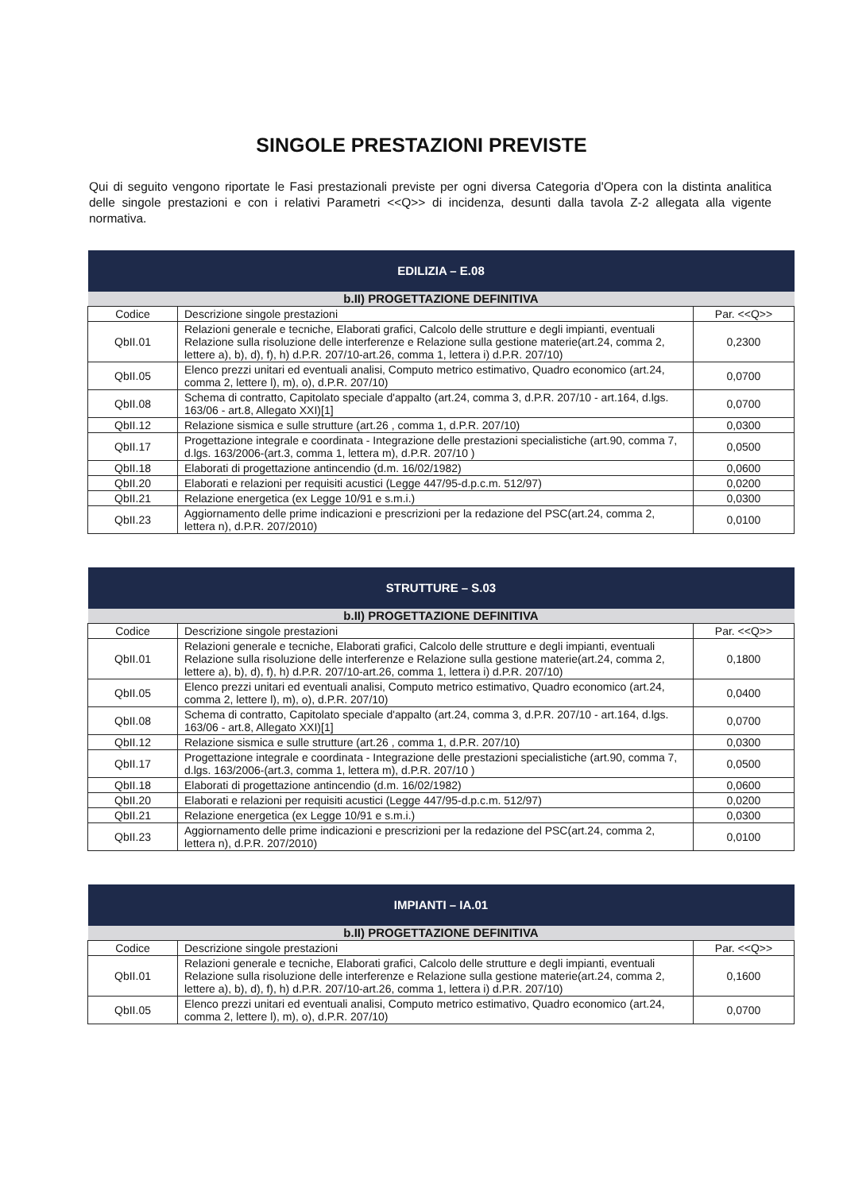SINGOLE PRESTAZIONI PREVISTE
Qui di seguito vengono riportate le Fasi prestazionali previste per ogni diversa Categoria d'Opera con la distinta analitica delle singole prestazioni e con i relativi Parametri <<Q>> di incidenza, desunti dalla tavola Z-2 allegata alla vigente normativa.
| EDILIZIA – E.08 | | |
| --- | --- | --- |
| b.II) PROGETTAZIONE DEFINITIVA | | |
| Codice | Descrizione singole prestazioni | Par. <<Q>> |
| QbII.01 | Relazioni generale e tecniche, Elaborati grafici, Calcolo delle strutture e degli impianti, eventuali Relazione sulla risoluzione delle interferenze e Relazione sulla gestione materie(art.24, comma 2, lettere a), b), d), f), h) d.P.R. 207/10-art.26, comma 1, lettera i) d.P.R. 207/10) | 0,2300 |
| QbII.05 | Elenco prezzi unitari ed eventuali analisi, Computo metrico estimativo, Quadro economico (art.24, comma 2, lettere l), m), o), d.P.R. 207/10) | 0,0700 |
| QbII.08 | Schema di contratto, Capitolato speciale d'appalto (art.24, comma 3, d.P.R. 207/10 - art.164, d.lgs. 163/06 - art.8, Allegato XXI)[1] | 0,0700 |
| QbII.12 | Relazione sismica e sulle strutture (art.26 , comma 1, d.P.R. 207/10) | 0,0300 |
| QbII.17 | Progettazione integrale e coordinata - Integrazione delle prestazioni specialistiche (art.90, comma 7, d.lgs. 163/2006-(art.3, comma 1, lettera m), d.P.R. 207/10 ) | 0,0500 |
| QbII.18 | Elaborati di progettazione antincendio (d.m. 16/02/1982) | 0,0600 |
| QbII.20 | Elaborati e relazioni per requisiti acustici (Legge 447/95-d.p.c.m. 512/97) | 0,0200 |
| QbII.21 | Relazione energetica (ex Legge 10/91 e s.m.i.) | 0,0300 |
| QbII.23 | Aggiornamento delle prime indicazioni e prescrizioni per la redazione del PSC(art.24, comma 2, lettera n), d.P.R. 207/2010) | 0,0100 |
| STRUTTURE – S.03 | | |
| --- | --- | --- |
| b.II) PROGETTAZIONE DEFINITIVA | | |
| Codice | Descrizione singole prestazioni | Par. <<Q>> |
| QbII.01 | Relazioni generale e tecniche, Elaborati grafici, Calcolo delle strutture e degli impianti, eventuali Relazione sulla risoluzione delle interferenze e Relazione sulla gestione materie(art.24, comma 2, lettere a), b), d), f), h) d.P.R. 207/10-art.26, comma 1, lettera i) d.P.R. 207/10) | 0,1800 |
| QbII.05 | Elenco prezzi unitari ed eventuali analisi, Computo metrico estimativo, Quadro economico (art.24, comma 2, lettere l), m), o), d.P.R. 207/10) | 0,0400 |
| QbII.08 | Schema di contratto, Capitolato speciale d'appalto (art.24, comma 3, d.P.R. 207/10 - art.164, d.lgs. 163/06 - art.8, Allegato XXI)[1] | 0,0700 |
| QbII.12 | Relazione sismica e sulle strutture (art.26 , comma 1, d.P.R. 207/10) | 0,0300 |
| QbII.17 | Progettazione integrale e coordinata - Integrazione delle prestazioni specialistiche (art.90, comma 7, d.lgs. 163/2006-(art.3, comma 1, lettera m), d.P.R. 207/10 ) | 0,0500 |
| QbII.18 | Elaborati di progettazione antincendio (d.m. 16/02/1982) | 0,0600 |
| QbII.20 | Elaborati e relazioni per requisiti acustici (Legge 447/95-d.p.c.m. 512/97) | 0,0200 |
| QbII.21 | Relazione energetica (ex Legge 10/91 e s.m.i.) | 0,0300 |
| QbII.23 | Aggiornamento delle prime indicazioni e prescrizioni per la redazione del PSC(art.24, comma 2, lettera n), d.P.R. 207/2010) | 0,0100 |
| IMPIANTI – IA.01 | | |
| --- | --- | --- |
| b.II) PROGETTAZIONE DEFINITIVA | | |
| Codice | Descrizione singole prestazioni | Par. <<Q>> |
| QbII.01 | Relazioni generale e tecniche, Elaborati grafici, Calcolo delle strutture e degli impianti, eventuali Relazione sulla risoluzione delle interferenze e Relazione sulla gestione materie(art.24, comma 2, lettere a), b), d), f), h) d.P.R. 207/10-art.26, comma 1, lettera i) d.P.R. 207/10) | 0,1600 |
| QbII.05 | Elenco prezzi unitari ed eventuali analisi, Computo metrico estimativo, Quadro economico (art.24, comma 2, lettere l), m), o), d.P.R. 207/10) | 0,0700 |